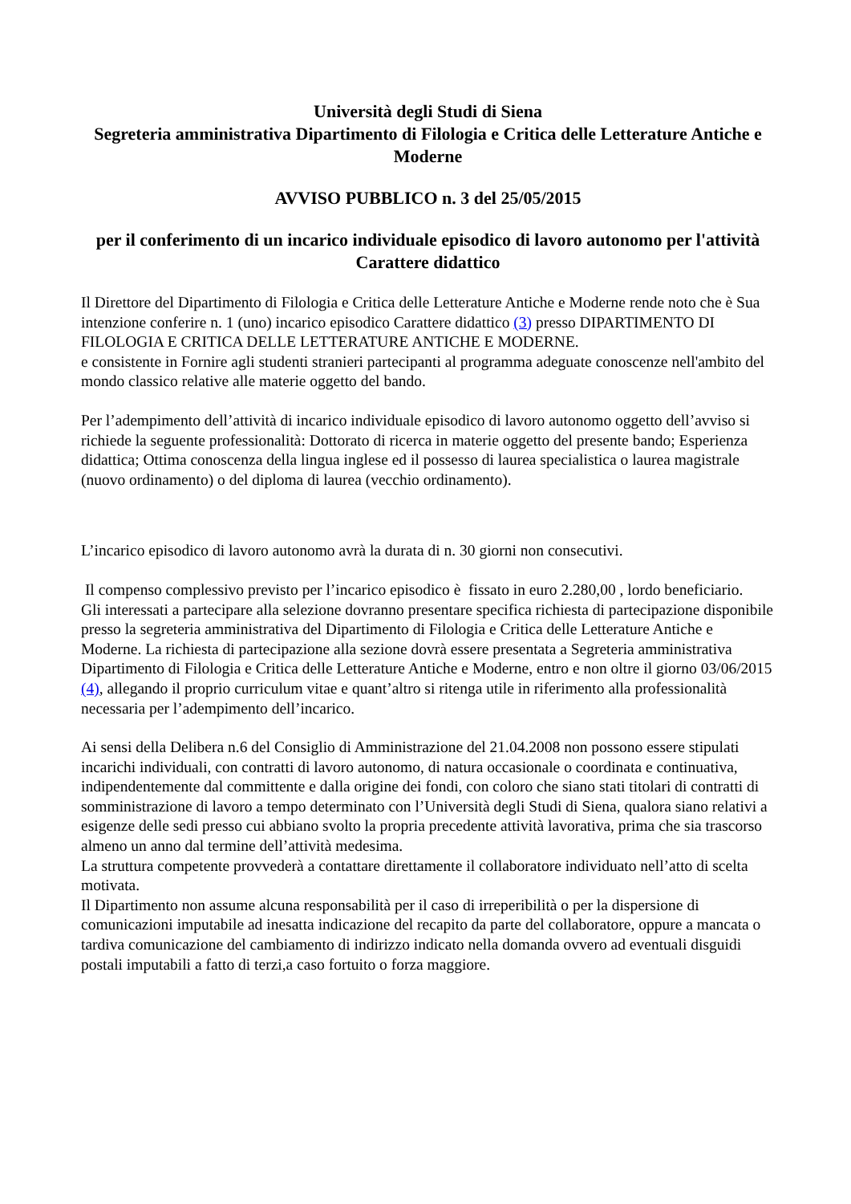Università degli Studi di Siena
Segreteria amministrativa Dipartimento di Filologia e Critica delle Letterature Antiche e Moderne
AVVISO PUBBLICO n. 3 del 25/05/2015
per il conferimento di un incarico individuale episodico di lavoro autonomo per l'attività Carattere didattico
Il Direttore del Dipartimento di Filologia e Critica delle Letterature Antiche e Moderne rende noto che è Sua intenzione conferire n. 1 (uno) incarico episodico Carattere didattico (3) presso DIPARTIMENTO DI FILOLOGIA E CRITICA DELLE LETTERATURE ANTICHE E MODERNE.
e consistente in Fornire agli studenti stranieri partecipanti al programma adeguate conoscenze nell'ambito del mondo classico relative alle materie oggetto del bando.
Per l’adempimento dell’attività di incarico individuale episodico di lavoro autonomo oggetto dell’avviso si richiede la seguente professionalità: Dottorato di ricerca in materie oggetto del presente bando; Esperienza didattica; Ottima conoscenza della lingua inglese ed il possesso di laurea specialistica o laurea magistrale (nuovo ordinamento) o del diploma di laurea (vecchio ordinamento).
L’incarico episodico di lavoro autonomo avrà la durata di n. 30 giorni non consecutivi.
Il compenso complessivo previsto per l’incarico episodico è fissato in euro 2.280,00 , lordo beneficiario.
Gli interessati a partecipare alla selezione dovranno presentare specifica richiesta di partecipazione disponibile presso la segreteria amministrativa del Dipartimento di Filologia e Critica delle Letterature Antiche e Moderne. La richiesta di partecipazione alla sezione dovrà essere presentata a Segreteria amministrativa Dipartimento di Filologia e Critica delle Letterature Antiche e Moderne, entro e non oltre il giorno 03/06/2015 (4), allegando il proprio curriculum vitae e quant’altro si ritenga utile in riferimento alla professionalità necessaria per l’adempimento dell’incarico.
Ai sensi della Delibera n.6 del Consiglio di Amministrazione del 21.04.2008 non possono essere stipulati incarichi individuali, con contratti di lavoro autonomo, di natura occasionale o coordinata e continuativa, indipendentemente dal committente e dalla origine dei fondi, con coloro che siano stati titolari di contratti di somministrazione di lavoro a tempo determinato con l’Università degli Studi di Siena, qualora siano relativi a esigenze delle sedi presso cui abbiano svolto la propria precedente attività lavorativa, prima che sia trascorso almeno un anno dal termine dell’attività medesima.
La struttura competente provvederà a contattare direttamente il collaboratore individuato nell’atto di scelta motivata.
Il Dipartimento non assume alcuna responsabilità per il caso di irreperibilità o per la dispersione di comunicazioni imputabile ad inesatta indicazione del recapito da parte del collaboratore, oppure a mancata o tardiva comunicazione del cambiamento di indirizzo indicato nella domanda ovvero ad eventuali disguidi postali imputabili a fatto di terzi,a caso fortuito o forza maggiore.